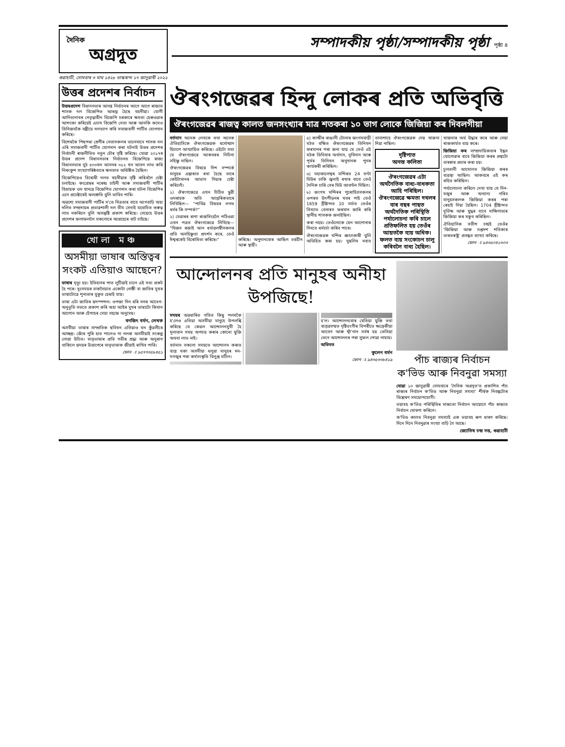দৈনিক
অগ্ৰদূত
সম্পাদকীয় পৃষ্ঠা/সম্পাদকীয় পৃষ্ঠা পৃষ্ঠা ৪
গুৱাহাটী, সোমবাৰ ৩ মাঘ ১৪২৮ ভাস্কৰাব্দ ১৭ জানুৱাৰী ২০২২
উত্তৰ প্ৰদেশৰ নিৰ্বাচন
উত্তৰপ্ৰদেশ বিধানসভাৰ আসন্ন নিৰ্বাচনৰ আগে আগে ৰাজ্যত শাসক দল বিজেপিত আৰম্ভ হৈছে খহনীয়া। যোগী আদিত্যনাথৰ নেতৃত্বাধীন বিজেপি চৰকাৰে ক্ষমতা হেৰুওৱাৰ আশংকা কৰিয়েই এচাম বিজেপি নেতা আৰু আনকি কমেও তিনিজনকৈ মন্ত্ৰীয়ে দলত্যাগ কৰি সমাজবাদী পাৰ্টিত যোগদান কৰিছে।
বিশেষকৈ পিছপৰা শ্ৰেণীৰ নেতাসকলৰ ভালেমানে শাসক দল এৰি সমাজবাদী পাৰ্টিত যোগদান কৰা ঘটনাই উত্তৰ প্ৰদেশৰ নিৰ্বাচনী ৰাজনীতিত নতুন চৌৰ সৃষ্টি কৰিছে। যোৱা ২০১৭ৰ উত্তৰ প্ৰদেশ বিধানসভাৰ নিৰ্বাচনত বিজেপিয়ে ৰাজ্য বিধানসভাৰ মুঠ ৪০৩খন আসনৰ ৩১২ খন আসন লাভ কৰি নিৰংকুশ সংখ্যাগৰিষ্ঠতাৰে ক্ষমতাত অধিষ্ঠিত হৈছিল।
বিজেপিয়েও বিৰোধী দলত খহনীয়াৰ সৃষ্টি কৰিবলৈ চেষ্টা চলাইছে। কংগ্ৰেছৰ নৰেন্দ্ৰ চাইনী আৰু সমাজবাদী পাৰ্টিৰ বিধায়ক ওম যাদৱে বিজেপিত যোগদান কৰা ঘটনা বিজেপিৰ এনে প্ৰচেষ্টাৰেই ফলশ্ৰুতি বুলি ভাবিব পাৰি।
অৱশ্যে সমাজবাদী পাৰ্টিৰ স'তে মিত্ৰতাৰ বাবে আগবাঢ়ি অহা দলিত সম্প্ৰদায়ৰ প্ৰভাৱশালী দল ভীম সেনাই যথোচিত গুৰুত্ব লাভ নকৰিলে বুলি অসন্তুষ্টি প্ৰকাশ কৰিছে। সেয়েহে উত্তৰ প্ৰদেশৰ ফলাফললৈ সকলোৰে আগ্ৰহেৰে বাট চাইছে।
খোলা মঞ্চ
অসমীয়া ভাষাৰ অস্তিত্বৰ সংকট এতিয়াও আছেনে?
ভাষাৰ মৃত্যু হয়। ইতিহাসৰ পাত লুটিয়াই চালে এই সত্য প্ৰকট হৈ পৰে। দুঃসময়ৰ চাকনৈয়াত একোটা গোষ্ঠী বা জাতিৰ মুখৰ ভাষাটোৱে শূন্যতাৰ বুকুত হেৰাই যায়।
ভাষা এটা জাতিৰ হৃদস্পন্দন। ওপজা দিন ধৰি মনৰ আবেগ-অনুভূতি সততে প্ৰকাশ কৰি অহা আইৰ মুখৰ ভাষাটো কিমান আপোন আৰু হেঁপাহৰ সেয়া সহজে অনুমেয়।
বনজিৎ বৰ্মন, লেখক
অসমীয়া ভাষাৰ সাম্প্ৰতিক ছবিখন এতিয়াও ঘন কুঁৱলীৰে আচ্ছন্ন। জোঁৰ পুৰি হাত পালেও গা নলৰা অসমীয়াই সংকল্প লোৱা উচিত। মাতৃভাষাৰ প্ৰতি গভীৰ শ্ৰদ্ধা আৰু অনুৰাগ থাকিলে হৃদয়ৰ উত্তাপেৰে মাতৃভাষাক জীয়াই ৰাখিব পাৰি।
ফোন ঃ ৯৫৭৭৩৫৮৪৫১
ঔৰংগজেৱৰ হিন্দু লোকৰ প্ৰতি অভিবৃত্তি
ঔৰংগজেৱৰ ৰাজত্ব কালত জনসংখ্যাৰ মাত্ৰ শতকৰা ১০ ভাগ লোকে জিজিয়া কৰ দিবলগীয়া
বৰ্তমান অনেক লেখকে তথা অনেক ঐতিহাসিকে ঔৰংগজেৱক ধৰ্মোন্মাদ হিচাপে আখ্যায়িত কৰিছে। এইটো সত্য যে ঔৰংগজেৱে আকবৰৰ নিচিনা সহিষ্ণু নাছিল।
ঔৰংগজেৱৰ বিষয়ে দিশ সম্পৰ্কে মানুহৰ এঙ্কাৰাত ৰখা হৈছে তাৰে কেইটামানৰ আভাস দিয়াৰ চেষ্টা কৰিলোঁ।
১) ঔৰংগজেৱে এখন চিঠিত ছুৱী ওমৰাহক অতি আন্তৰিকতাৰে লিখিছিল— "পাৰ্থিৱ বিষয়ৰ লগত ধৰ্মৰ কি সম্পৰ্ক?"
২) মেৱাৰৰ ৰাণা ৰাজসিংহলৈ পঠিওৱা এখন পত্ৰত ঔৰংগজেৱে লিখিছে— "যিজন ৰজাই আন ধৰ্মাৱলম্বীসকলৰ প্ৰতি অসহিষ্ণুতা প্ৰদৰ্শন কৰে, তেওঁ ঈশ্বৰকেই বিৰোধিতা কৰিছে।"
কৰিছে। অনুদানবোৰ আছিল চৰ্ত্তহীন আৰু স্থায়ী।
৫) কাশ্মীৰ ৰাঙালী টোলাৰ জংগমবাড়ী মঠত বক্ষিত ঔৰংগজেৱৰ তিনিখন ফৰমানৰ পৰা জনা যায় যে তেওঁ এই মঠক তিনিবাৰ অৰ্থদান, ভূমিদান আৰু পূৰ্বৰ তিনিখন অনুদানক পুনৰ কাৰ্যকৰী কৰিছিল।
৬) মহাকালেশ্বৰ মন্দিৰত 24 ঘণ্টা ঘিউৰ চাকি জ্বলাই ৰখাৰ বাবে তেওঁ দৈনিক চাৰি সেৰ ঘিউ আবন্টন দিছিল।
৮) জংগম মন্দিৰৰ পুৰোহিতসকলৰ ওপৰত উৎপীড়নৰ খবৰ পাই তেওঁ 1659 খ্ৰীষ্টাব্দত 10 মাৰ্চত তেওঁৰ বিখ্যাত বেনাৰস ফৰমান জাৰি কৰি স্থানীয় শাসকক জনাইছিল।
কৰা নহয়। তেওঁলোকে যেন আপোনাৰ দিনতে ধৰ্মচৰ্চা কৰিব পাৰে।
ঔৰংগজেৱক মন্দিৰ ধ্বংসকাৰী বুলি অভিহিত কৰা হয়। মুছলিম নবাব তানাশাহে ঔৰংগজেৱক দেয় খাজনা দিয়া নাছিল।
দৃষ্টিপাত
অনন্ত কলিতা
ঔৰংগজেৱৰ এটা অৰ্থনৈতিক বাধ্য-বাধকতা আহি পৰিছিল। ঔৰংগজেৱে ক্ষমতা দখলৰ বাৰ বছৰ পাছত অৰ্থনৈতিক পৰিস্থিতি পৰ্যালোচনা কৰি চালে প্ৰতিফলিত হয় তেওঁৰ আয়তকৈ ব্যয় অধিক। ফলত ব্যয় সংকোচন চালু কৰিবলৈ বাধ্য হৈছিল।
খাজনাৰ অৰ্থ উদ্ধাৰ কৰে আৰু সেয়া ৰাজকাৰ্যত ব্যয় কৰে।
জিজিয়া কৰ সাম্প্ৰদায়িকতাৰ ইন্ধন যোগোৱাৰ বাবে জিজিয়া কৰৰ প্ৰশ্নটো বাৰম্বাৰ প্ৰচাৰ কৰা হয়।
চুলতানী আমোলত জিজিয়া কৰৰ ব্যৱস্থা আছিল। আকবৰে এই কৰ ৰহিত কৰিছিল।
পৰ্যালোচনা কৰিলে দেখা যায় যে দিন-মজুৰ আৰু অন্যান্য গৰিব মানুহসকলক জিজিয়া কৰৰ পৰা ৰেহাই দিয়া হৈছিল। 1704 খ্ৰীষ্টাব্দত দুৰ্ভিক্ষ আৰু যুদ্ধৰ বাবে দাক্ষিণাত্যৰ জিজিয়া কৰ মকুব কৰিছিল।
ঐতিহাসিক সতীশ চন্দ্ৰই তেওঁৰ 'জিজিয়া আৰু সপ্তদশ শতিকাৰ ভাৰতৰাষ্ট্ৰ' প্ৰবন্ধত ব্যাখ্যা কৰিছে।
ফোন ঃ ৯৪৩৫০৪১৩০৩
আন্দোলনৰ প্ৰতি মানুহৰ অনীহা উপজিছে!
সময়ৰ অৱধাৰিত গতিত কিছু পলমকৈ হ'লেও এতিয়া অসমীয়া মানুহে উপলব্ধি কৰিছে যে কেৱল আন্দোলনমুখী হৈ মূল্যবান সময় অপচয় কৰাৰ কোনো যুক্তি অথবা লাভ নাই।
বৰ্তমান সকলো সময়তে আন্দোলন কৰাত ব্যস্ত থকা অসমীয়া ধলুৱা মানুহৰ মন-মগজুৰ পৰা কৰ্মসংস্কৃতি বিলুপ্ত ঘটিল।
হ'ল। আন্দোলনবোৰ যেতিয়া যুক্তি তথা বাস্তৱসম্মত দৃষ্টিভংগীৰ বিপৰীতে ক্ষন্তেকীয়া আবেগ আৰু শ্বাঁ'গান সৰ্বস্ব হয় তেতিয়া তেনে আন্দোলনৰ পৰা সুফল পোৱা নাযায়।
অভিমত
কুলেন বৰ্মন
ফোন ঃ ৯৪৩৫৩৩৮৪১৯
পাঁচ ৰাজ্যৰ নিৰ্বাচন
ক'ভিড আৰু নিবনুৱা সমস্যা
যোৱা ১০ জানুৱাৰী সোমবাৰে 'দৈনিক অগ্ৰদূত'ত প্ৰকাশিত পাঁচ ৰাজ্যৰ নিৰ্বাচন ক'ভিড আৰু নিবনুৱা সমস্যা' শীৰ্ষক নিবন্ধটোৰ বিশ্লেষণ সময়োপযোগী।
ভয়াবহ ক'ভিড পৰিস্থিতিৰ মাজতো নিৰ্বাচন আয়োগে পাঁচ ৰাজ্যত নিৰ্বাচন ঘোষণা কৰিলে।
ক'ভিড কালত নিবনুৱা সমস্যাই এক ভয়াবহ ৰূপ ধাৰণ কৰিছে। দিনে দিনে নিবনুৱাৰ সংখ্যা বাঢ়ি গৈ আছে।
জ্যোতিষ চন্দ্ৰ দত্ত, গুৱাহাটী